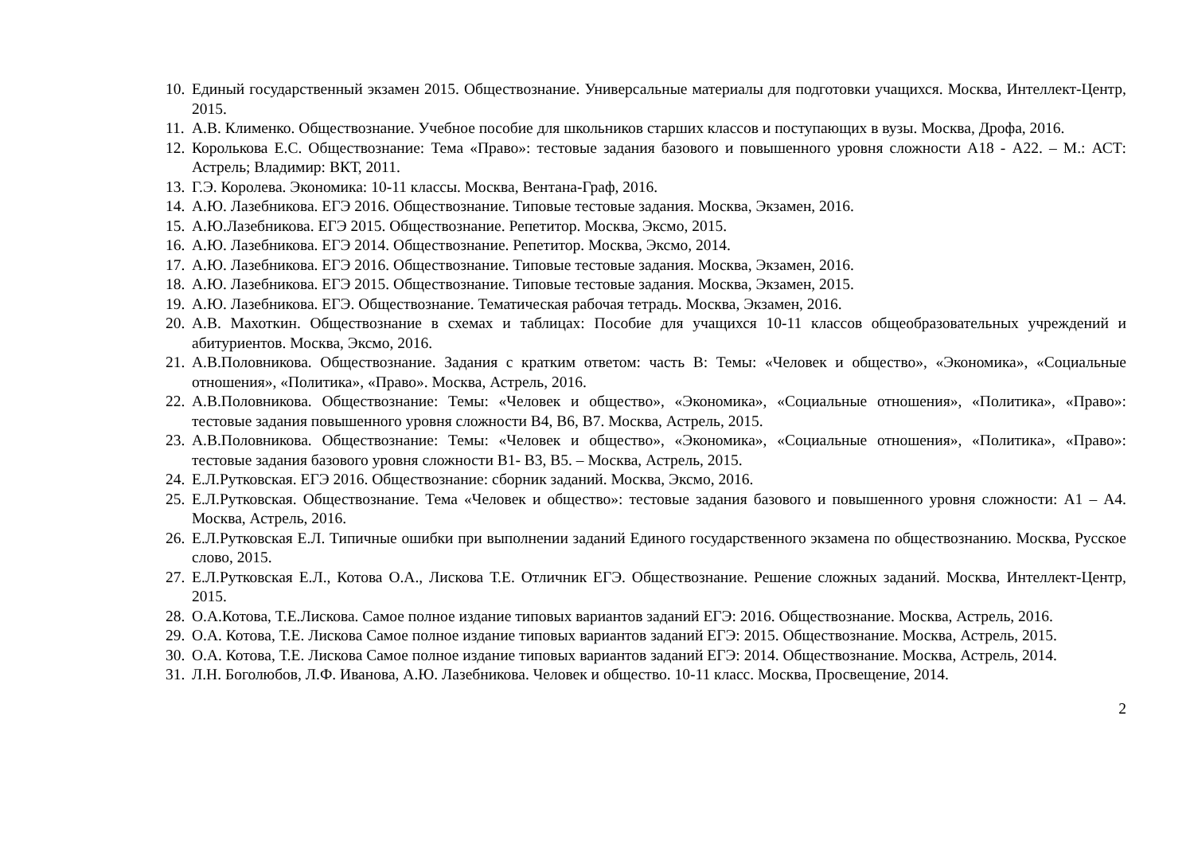10. Единый государственный экзамен 2015. Обществознание. Универсальные материалы для подготовки учащихся. Москва, Интеллект-Центр, 2015.
11. А.В. Клименко. Обществознание. Учебное пособие для школьников старших классов и поступающих в вузы. Москва, Дрофа, 2016.
12. Королькова Е.С. Обществознание: Тема «Право»: тестовые задания базового и повышенного уровня сложности А18 - А22. – М.: АСТ: Астрель; Владимир: ВКТ, 2011.
13. Г.Э. Королева. Экономика: 10-11 классы. Москва, Вентана-Граф, 2016.
14. А.Ю. Лазебникова. ЕГЭ 2016. Обществознание. Типовые тестовые задания. Москва, Экзамен, 2016.
15. А.Ю.Лазебникова. ЕГЭ 2015. Обществознание. Репетитор. Москва, Эксмо, 2015.
16. А.Ю. Лазебникова. ЕГЭ 2014. Обществознание. Репетитор. Москва, Эксмо, 2014.
17. А.Ю. Лазебникова. ЕГЭ 2016. Обществознание. Типовые тестовые задания. Москва, Экзамен, 2016.
18. А.Ю. Лазебникова. ЕГЭ 2015. Обществознание. Типовые тестовые задания. Москва, Экзамен, 2015.
19. А.Ю. Лазебникова. ЕГЭ. Обществознание. Тематическая рабочая тетрадь. Москва, Экзамен, 2016.
20. А.В. Махоткин. Обществознание в схемах и таблицах: Пособие для учащихся 10-11 классов общеобразовательных учреждений и абитуриентов. Москва, Эксмо, 2016.
21. А.В.Половникова. Обществознание. Задания с кратким ответом: часть В: Темы: «Человек и общество», «Экономика», «Социальные отношения», «Политика», «Право». Москва, Астрель, 2016.
22. А.В.Половникова. Обществознание: Темы: «Человек и общество», «Экономика», «Социальные отношения», «Политика», «Право»: тестовые задания повышенного уровня сложности В4, В6, В7. Москва, Астрель, 2015.
23. А.В.Половникова. Обществознание: Темы: «Человек и общество», «Экономика», «Социальные отношения», «Политика», «Право»: тестовые задания базового уровня сложности В1- В3, В5. – Москва, Астрель, 2015.
24. Е.Л.Рутковская. ЕГЭ 2016. Обществознание: сборник заданий. Москва, Эксмо, 2016.
25. Е.Л.Рутковская. Обществознание. Тема «Человек и общество»: тестовые задания базового и повышенного уровня сложности: А1 – А4. Москва, Астрель, 2016.
26. Е.Л.Рутковская Е.Л. Типичные ошибки при выполнении заданий Единого государственного экзамена по обществознанию. Москва, Русское слово, 2015.
27. Е.Л.Рутковская Е.Л., Котова О.А., Лискова Т.Е. Отличник ЕГЭ. Обществознание. Решение сложных заданий. Москва, Интеллект-Центр, 2015.
28. О.А.Котова, Т.Е.Лискова. Самое полное издание типовых вариантов заданий ЕГЭ: 2016. Обществознание. Москва, Астрель, 2016.
29. О.А. Котова, Т.Е. Лискова Самое полное издание типовых вариантов заданий ЕГЭ: 2015. Обществознание. Москва, Астрель, 2015.
30. О.А. Котова, Т.Е. Лискова Самое полное издание типовых вариантов заданий ЕГЭ: 2014. Обществознание. Москва, Астрель, 2014.
31. Л.Н. Боголюбов, Л.Ф. Иванова, А.Ю. Лазебникова. Человек и общество. 10-11 класс. Москва, Просвещение, 2014.
2